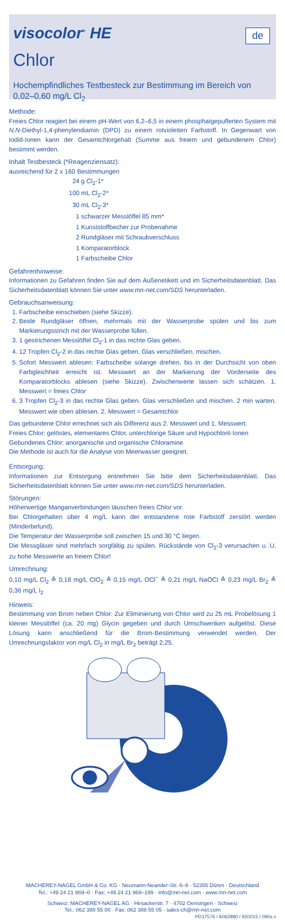visocolor<sup>®</sup> HE
de
Chlor
Hochempfindliches Testbesteck zur Bestimmung im Bereich von 0,02–0,60 mg/L Cl<sub>2</sub>
Methode:
Freies Chlor reagiert bei einem pH-Wert von 6,2–6,5 in einem phosphatgepufferten System mit N,N-Diethyl-1,4-phenylendiamin (DPD) zu einem rotvioletten Farbstoff. In Gegenwart von Iodid-Ionen kann der Gesamtchlorgehalt (Summe aus freiem und gebundenem Chlor) bestimmt werden.
Inhalt Testbesteck (*Reagenziensatz):
ausreichend für 2 x 160 Bestimmungen
24 g Cl<sub>2</sub>-1*
100 mL Cl<sub>2</sub>-2*
30 mL Cl<sub>2</sub>-3*
1 schwarzer Messlöffel 85 mm*
1 Kunststoffbecher zur Probenahme
2 Rundgläser mit Schraubverschluss
1 Komparatorblock
1 Farbscheibe Chlor
Gefahrenhinweise:
Informationen zu Gefahren finden Sie auf dem Außenetikett und im Sicherheitsdatenblatt. Das Sicherheitsdatenblatt können Sie unter www.mn-net.com/SDS herunterladen.
Gebrauchsanweisung:
1. Farbscheibe einschieben (siehe Skizze).
2. Beide Rundgläser öffnen, mehrmals mit der Wasserprobe spülen und bis zum Markierungsstrich mit der Wasserprobe füllen.
3. 1 gestrichenen Messlöffel Cl<sub>2</sub>-1 in das rechte Glas geben.
4. 12 Tropfen Cl<sub>2</sub>-2 in das rechte Glas geben, Glas verschließen, mischen.
5. Sofort Messwert ablesen: Farbscheibe solange drehen, bis in der Durchsicht von oben Farbgleichheit erreicht ist. Messwert an der Markierung der Vorderseite des Komparatorblocks ablesen (siehe Skizze). Zwischenwerte lassen sich schätzen. 1. Messwert = freies Chlor
6. 3 Tropfen Cl<sub>2</sub>-3 in das rechte Glas geben. Glas verschließen und mischen. 2 min warten. Messwert wie oben ablesen. 2. Messwert = Gesamtchlor
Das gebundene Chlor errechnet sich als Differenz aus 2. Messwert und 1. Messwert.
Freies Chlor: gelöstes, elementares Chlor, unterchlorige Säure und Hypochlorit-Ionen
Gebundenes Chlor: anorganische und organische Chloramine
Die Methode ist auch für die Analyse von Meerwasser geeignet.
Entsorgung:
Informationen zur Entsorgung entnehmen Sie bitte dem Sicherheitsdatenblatt. Das Sicherheitsdatenblatt können Sie unter www.mn-net.com/SDS herunterladen.
Störungen:
Höherwertige Manganverbindungen täuschen freies Chlor vor.
Bei Chlorgehalten über 4 mg/L kann der entstandene rote Farbstoff zerstört werden (Minderbefund).
Die Temperatur der Wasserprobe soll zwischen 15 und 30 °C liegen.
Die Messgläser sind mehrfach sorgfältig zu spülen. Rückstände von Cl<sub>2</sub>-3 verursachen u. U. zu hohe Messwerte an freiem Chlor!
Umrechnung:
0,10 mg/L Cl<sub>2</sub> ≙ 0,18 mg/L ClO<sub>2</sub> ≙ 0,15 mg/L OCl<sup>–</sup> ≙ 0,21 mg/L NaOCl ≙ 0,23 mg/L Br<sub>2</sub> ≙ 0,36 mg/L I<sub>2</sub>
Hinweis:
Bestimmung von Brom neben Chlor: Zur Eliminierung von Chlor wird zu 25 mL Probelösung 1 kleiner Messlöffel (ca. 20 mg) Glycin gegeben und durch Umschwenken aufgelöst. Diese Lösung kann anschließend für die Brom-Bestimmung verwendet werden. Der Umrechnungsfaktor von mg/L Cl<sub>2</sub> in mg/L Br<sub>2</sub> beträgt 2,25.
MACHEREY-NAGEL GmbH & Co. KG · Neumann-Neander-Str. 6–8 · 52355 Düren · Deutschland
Tel.: +49 24 21 969–0 · Fax: +49 24 21 969–199 · info@mn-net.com · www.mn-net.com
Schweiz: MACHEREY-NAGEL AG · Hirsackerstr. 7 · 4702 Oensingen · Schweiz
Tel.: 062 388 55 00 · Fax: 062 388 55 05 · sales-ch@mn-net.com
PD17576 / A062880 / 920015 / 090x.x